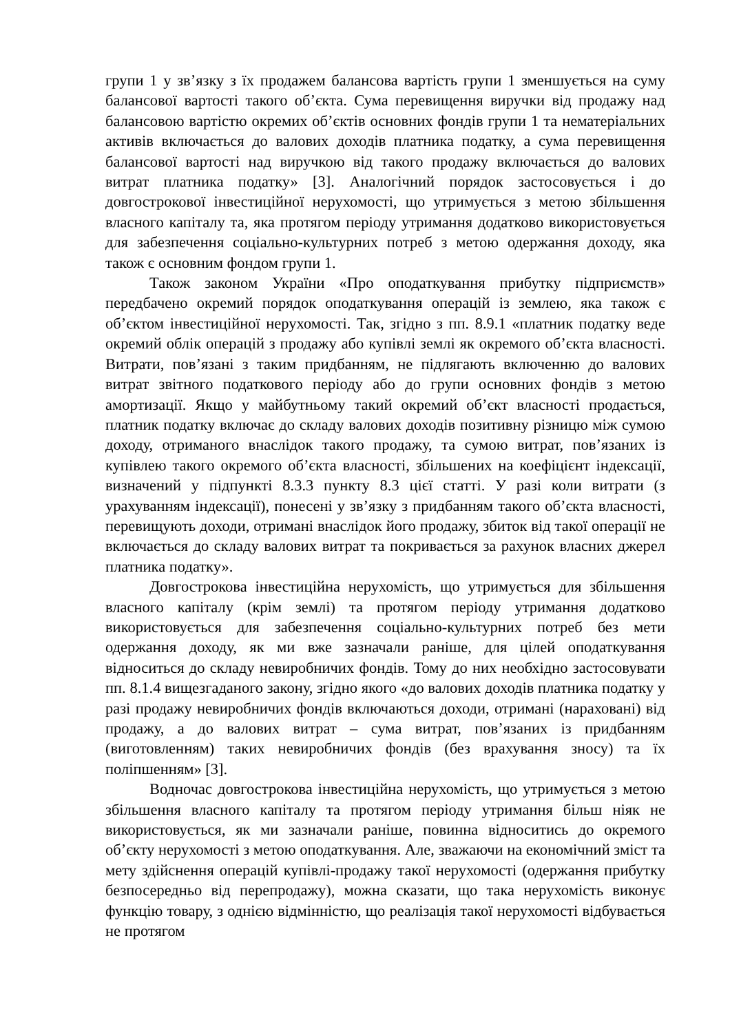групи 1 у зв’язку з їх продажем балансова вартість групи 1 зменшується на суму балансової вартості такого об’єкта. Сума перевищення виручки від продажу над балансовою вартістю окремих об’єктів основних фондів групи 1 та нематеріальних активів включається до валових доходів платника податку, а сума перевищення балансової вартості над виручкою від такого продажу включається до валових витрат платника податку» [3]. Аналогічний порядок застосовується і до довгострокової інвестиційної нерухомості, що утримується з метою збільшення власного капіталу та, яка протягом періоду утримання додатково використовується для забезпечення соціально-культурних потреб з метою одержання доходу, яка також є основним фондом групи 1.
Також законом України «Про оподаткування прибутку підприємств» передбачено окремий порядок оподаткування операцій із землею, яка також є об’єктом інвестиційної нерухомості. Так, згідно з пп. 8.9.1 «платник податку веде окремий облік операцій з продажу або купівлі землі як окремого об’єкта власності. Витрати, пов’язані з таким придбанням, не підлягають включенню до валових витрат звітного податкового періоду або до групи основних фондів з метою амортизації. Якщо у майбутньому такий окремий об’єкт власності продається, платник податку включає до складу валових доходів позитивну різницю між сумою доходу, отриманого внаслідок такого продажу, та сумою витрат, пов’язаних із купівлею такого окремого об’єкта власності, збільшених на коефіцієнт індексації, визначений у підпункті 8.3.3 пункту 8.3 цієї статті. У разі коли витрати (з урахуванням індексації), понесені у зв’язку з придбанням такого об’єкта власності, перевищують доходи, отримані внаслідок його продажу, збиток від такої операції не включається до складу валових витрат та покривається за рахунок власних джерел платника податку».
Довгострокова інвестиційна нерухомість, що утримується для збільшення власного капіталу (крім землі) та протягом періоду утримання додатково використовується для забезпечення соціально-культурних потреб без мети одержання доходу, як ми вже зазначали раніше, для цілей оподаткування відноситься до складу невиробничих фондів. Тому до них необхідно застосовувати пп. 8.1.4 вищезгаданого закону, згідно якого «до валових доходів платника податку у разі продажу невиробничих фондів включаються доходи, отримані (нараховані) від продажу, а до валових витрат – сума витрат, пов’язаних із придбанням (виготовленням) таких невиробничих фондів (без врахування зносу) та їх поліпшенням» [3].
Водночас довгострокова інвестиційна нерухомість, що утримується з метою збільшення власного капіталу та протягом періоду утримання більш ніяк не використовується, як ми зазначали раніше, повинна відноситись до окремого об’єкту нерухомості з метою оподаткування. Але, зважаючи на економічний зміст та мету здійснення операцій купівлі-продажу такої нерухомості (одержання прибутку безпосередньо від перепродажу), можна сказати, що така нерухомість виконує функцію товару, з однією відмінністю, що реалізація такої нерухомості відбувається не протягом